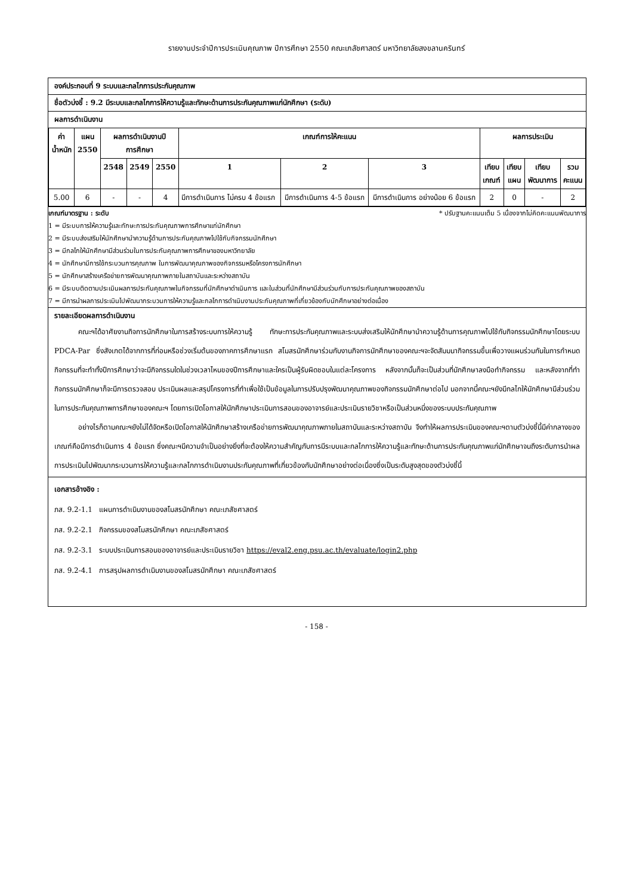รายงานประจำปีการประเมินคุณภาพ ปีการศึกษา 2550 คณะเภสัชศาสตร์ มหาวิทยาลัยสงขลานครินทร์
องค์ประกอบที่ 9 ระบบและกลไกการประกันคุณภาพ
ชื่อตัวบ่งชี้ : 9.2 มีระบบและกลไกการให้ความรู้และทักษะด้านการประกันคุณภาพแก่นักศึกษา (ระดับ)
ผลการดำเนินงาน
| ค่า น้ำหนัก | แผน 2550 | ผลการดำเนินงานปี การศึกษา | | | เกณฑ์การให้คะแนน | | | ผลการประเมิน | | | |
| --- | --- | --- | --- | --- | --- | --- | --- | --- | --- | --- | --- |
| | | 2548 | 2549 | 2550 | 1 | 2 | 3 | เทียบ เกณฑ์ | เทียบ แผน | เทียบ พัฒนาการ | รวม คะแนน |
| 5.00 | 6 | - | - | 4 | มีการดำเนินการ ไม่ครบ 4 ข้อแรก | มีการดำเนินการ 4-5 ข้อแรก | มีการดำเนินการ อย่างน้อย 6 ข้อแรก | 2 | 0 | - | 2 |
เกณฑ์มาตรฐาน : ระดับ * ปรับฐานคะแนนเต็ม 5 เนื่องจากไม่คิดคะแนนพัฒนาการ
1 = มีระบบการให้ความรู้และทักษะการประกันคุณภาพการศึกษาแก่นักศึกษา
2 = มีระบบส่งเสริมให้นักศึกษานำความรู้ด้านการประกันคุณภาพไปใช้กับกิจกรรมนักศึกษา
3 = มีกลไกให้นักศึกษามีส่วนร่วมในการประกันคุณภาพการศึกษาของมหาวิทยาลัย
4 = นักศึกษามีการใช้กระบวนการคุณภาพ ในการพัฒนาคุณภาพของกิจกรรมหรือโครงการนักศึกษา
5 = นักศึกษาสร้างเครือข่ายการพัฒนาคุณภาพภายในสถาบันและระหว่างสถาบัน
6 = มีระบบติดตามประเมินผลการประกันคุณภาพในกิจกรรมที่นักศึกษาดำเนินการ และในส่วนที่นักศึกษามีส่วนร่วมกับการประกันคุณภาพของสถาบัน
7 = มีการนำผลการประเมินไปพัฒนากระบวนการให้ความรู้และกลไกการดำเนินงานประกันคุณภาพที่เกี่ยวข้องกับนักศึกษาอย่างต่อเนื่อง
รายละเอียดผลการดำเนินงาน
คณะฯได้อาศัยงานกิจการนักศึกษาในการสร้างระบบการให้ความรู้ ทักษะการประกันคุณภาพและระบบส่งเสริมให้นักศึกษานำความรู้ด้านการคุณภาพไปใช้กับกิจกรรมนักศึกษาโดยระบบ PDCA-Par ซึ่งสังเกตได้จากการที่ก่อนหรือช่วงเริ่มต้นของภาคการศึกษาแรก สโมสรนักศึกษาร่วมกับงานกิจการนักศึกษาของคณะฯจะจัดสัมมนากิจกรรมขึ้นเพื่อวางแผนร่วมกันในการกำหนดกิจกรรมที่จะทำทั้งปีการศึกษาว่าจะมีกิจกรรมใดในช่วงเวลาไหนของปีการศึกษาและใครเป็นผู้รับผิดชอบในแต่ละโครงการ หลังจากนั้นก็จะเป็นส่วนที่นักศึกษาลงมือทำกิจกรรม และหลังจากที่ทำกิจกรรมนักศึกษาก็จะมีการตรวจสอบ ประเมินผลและสรุปโครงการที่ทำเพื่อใช้เป็นข้อมูลในการปรับปรุงพัฒนาคุณภาพของกิจกรรมนักศึกษาต่อไป นอกจากนี้คณะฯยังมีกลไกให้นักศึกษามีส่วนร่วมในการประกันคุณภาพการศึกษาของคณะฯ โดยการเปิดโอกาสให้นักศึกษาประเมินการสอนของอาจารย์และประเมินรายวิชาหรือเป็นส่วนหนึ่งของระบบประกันคุณภาพ
อย่างไรก็ตามคณะฯยังไม่ได้จัดหรือเปิดโอกาสให้นักศึกษาสร้างเครือข่ายการพัฒนาคุณภาพภายในสถาบันและระหว่างสถาบัน จึงทำให้ผลการประเมินของคณะฯตามตัวบ่งชี้นี้มีค่ากลางของเกณฑ์คือมีการดำเนินการ 4 ข้อแรก ซึ่งคณะฯมีความจำเป็นอย่างยิ่งที่จะต้องให้ความสำคัญกับการมีระบบและกลไกการให้ความรู้และทักษะด้านการประกันคุณภาพแก่นักศึกษาจนถึงระดับการนำผลการประเมินไปพัฒนากระบวนการให้ความรู้และกลไกการดำเนินงานประกันคุณภาพที่เกี่ยวข้องกับนักศึกษาอย่างต่อเนื่องซึ่งเป็นระดับสูงสุดของตัวบ่งชี้นี้
เอกสารอ้างอิง :
ภส. 9.2-1.1 แผนการดำเนินงานของสโมสรนักศึกษา คณะเภสัชศาสตร์
ภส. 9.2-2.1 กิจกรรมของสโมสรนักศึกษา คณะเภสัชศาสตร์
ภส. 9.2-3.1 ระบบประเมินการสอนของอาจารย์และประเมินรายวิชา https://eval2.eng.psu.ac.th/evaluate/login2.php
ภส. 9.2-4.1 การสรุปผลการดำเนินงานของสโมสรนักศึกษา คณะเภสัชศาสตร์
- 158 -